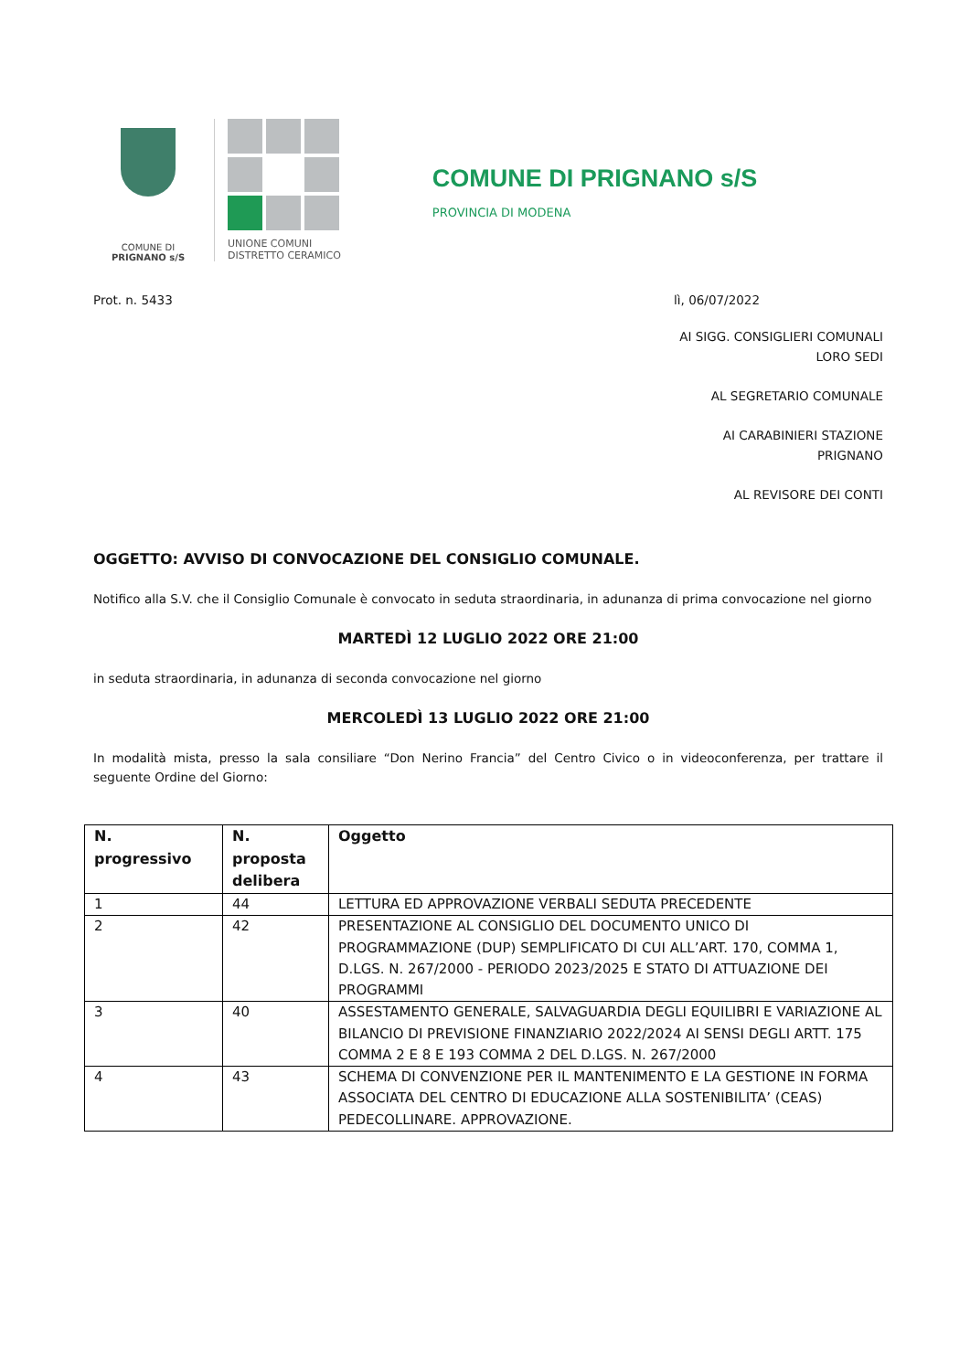COMUNE DI
PRIGNANO s/S
UNIONE COMUNI
DISTRETTO CERAMICO
COMUNE DI PRIGNANO s/S
PROVINCIA DI MODENA
Prot. n. 5433 lì, 06/07/2022
AI SIGG. CONSIGLIERI COMUNALI
LORO SEDI
AL SEGRETARIO COMUNALE
AI CARABINIERI STAZIONE
PRIGNANO
AL REVISORE DEI CONTI
OGGETTO: AVVISO DI CONVOCAZIONE DEL CONSIGLIO COMUNALE.
Notifico alla S.V. che il Consiglio Comunale è convocato in seduta straordinaria, in adunanza di prima convocazione nel giorno
MARTEDÌ 12 LUGLIO 2022 ORE 21:00
in seduta straordinaria, in adunanza di seconda convocazione nel giorno
MERCOLEDÌ 13 LUGLIO 2022 ORE 21:00
In modalità mista, presso la sala consiliare “Don Nerino Francia” del Centro Civico o in videoconferenza, per trattare il seguente Ordine del Giorno:
| N. progressivo | N. proposta delibera | Oggetto |
| --- | --- | --- |
| 1 | 44 | LETTURA ED APPROVAZIONE VERBALI SEDUTA PRECEDENTE |
| 2 | 42 | PRESENTAZIONE AL CONSIGLIO DEL DOCUMENTO UNICO DI PROGRAMMAZIONE (DUP) SEMPLIFICATO DI CUI ALL’ART. 170, COMMA 1, D.LGS. N. 267/2000 - PERIODO 2023/2025 E STATO DI ATTUAZIONE DEI PROGRAMMI |
| 3 | 40 | ASSESTAMENTO GENERALE, SALVAGUARDIA DEGLI EQUILIBRI E VARIAZIONE AL BILANCIO DI PREVISIONE FINANZIARIO 2022/2024 AI SENSI DEGLI ARTT. 175 COMMA 2 E 8 E 193 COMMA 2 DEL D.LGS. N. 267/2000 |
| 4 | 43 | SCHEMA DI CONVENZIONE PER IL MANTENIMENTO E LA GESTIONE IN FORMA ASSOCIATA DEL CENTRO DI EDUCAZIONE ALLA SOSTENIBILITA’ (CEAS) PEDECOLLINARE. APPROVAZIONE. |